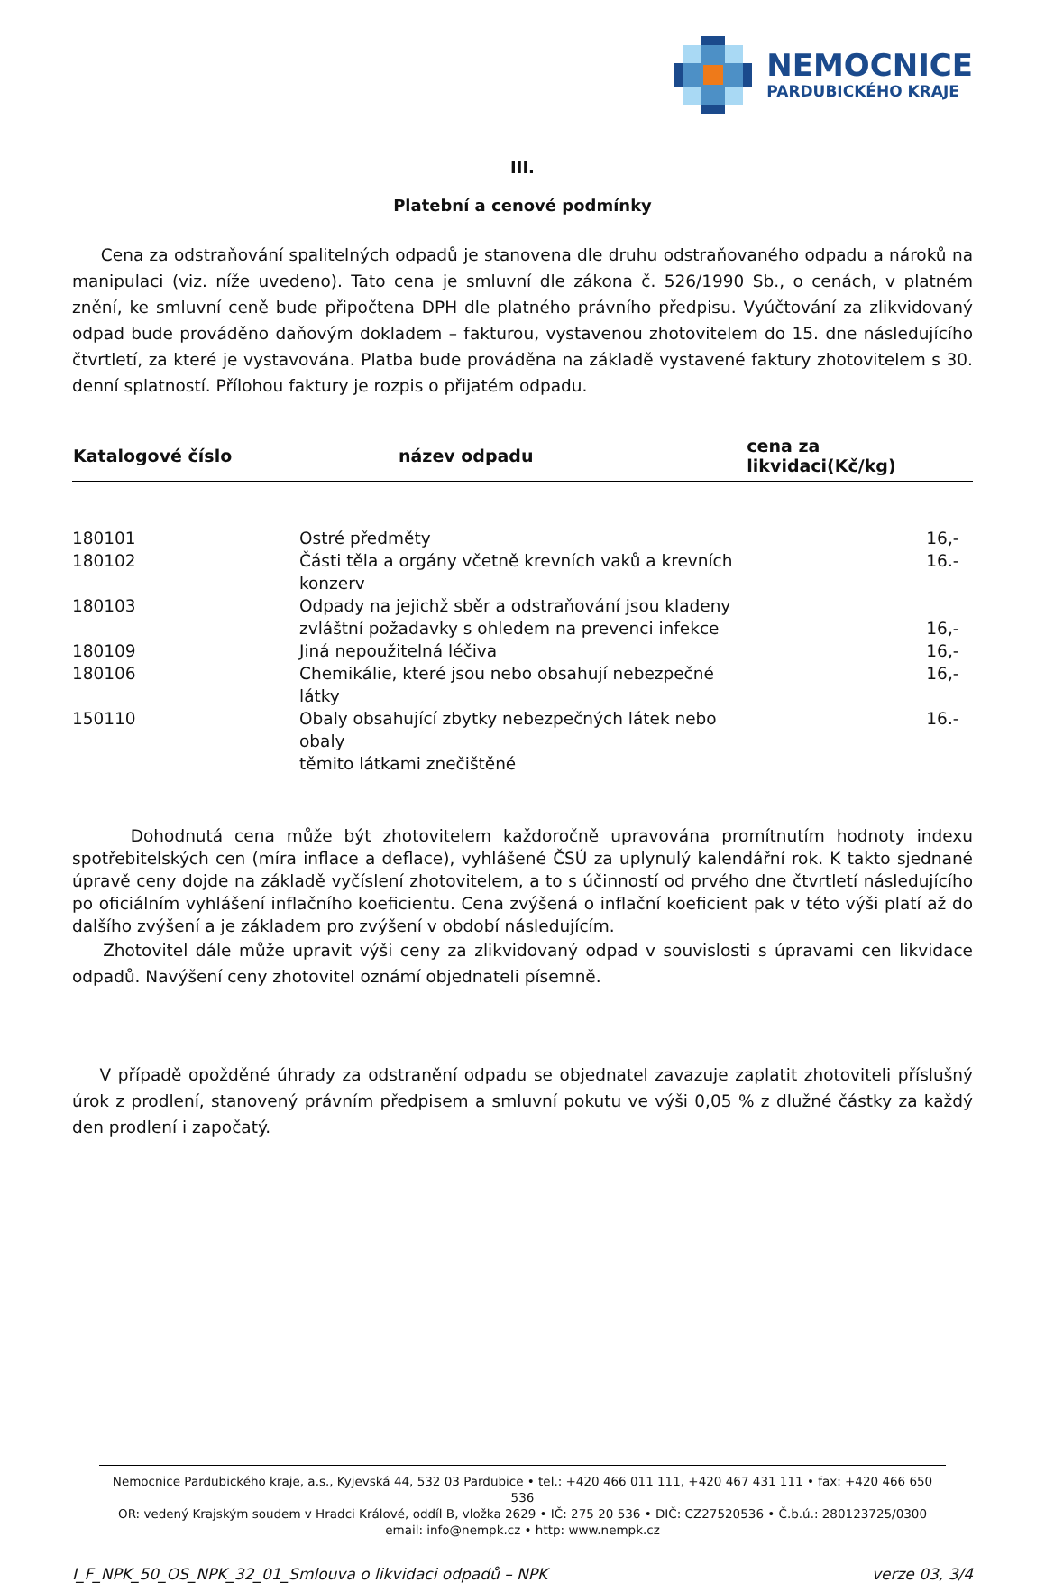NEMOCNICE
PARDUBICKÉHO KRAJE
III.
Platební a cenové podmínky
Cena za odstraňování spalitelných odpadů je stanovena dle druhu odstraňovaného odpadu a nároků na manipulaci (viz. níže uvedeno). Tato cena je smluvní dle zákona č. 526/1990 Sb., o cenách, v platném znění, ke smluvní ceně bude připočtena DPH dle platného právního předpisu. Vyúčtování za zlikvidovaný odpad bude prováděno daňovým dokladem – fakturou, vystavenou zhotovitelem do 15. dne následujícího čtvrtletí, za které je vystavována. Platba bude prováděna na základě vystavené faktury zhotovitelem s 30. denní splatností. Přílohou faktury je rozpis o přijatém odpadu.
| Katalogové číslo | název odpadu | cena za likvidaci(Kč/kg) |
| --- | --- | --- |
| 180101 | Ostré předměty | 16,- |
| 180102 | Části těla a orgány včetně krevních vaků a krevních konzerv | 16.- |
| 180103 | Odpady na jejichž sběr a odstraňování jsou kladeny zvláštní požadavky s ohledem na prevenci infekce | 16,- |
| 180109 | Jiná nepoužitelná léčiva | 16,- |
| 180106 | Chemikálie, které jsou nebo obsahují nebezpečné látky | 16,- |
| 150110 | Obaly obsahující zbytky nebezpečných látek nebo obaly těmito látkami znečištěné | 16.- |
Dohodnutá cena může být zhotovitelem každoročně upravována promítnutím hodnoty indexu spotřebitelských cen (míra inflace a deflace), vyhlášené ČSÚ za uplynulý kalendářní rok. K takto sjednané úpravě ceny dojde na základě vyčíslení zhotovitelem, a to s účinností od prvého dne čtvrtletí následujícího po oficiálním vyhlášení inflačního koeficientu. Cena zvýšená o inflační koeficient pak v této výši platí až do dalšího zvýšení a je základem pro zvýšení v období následujícím.
Zhotovitel dále může upravit výši ceny za zlikvidovaný odpad v souvislosti s úpravami cen likvidace odpadů. Navýšení ceny zhotovitel oznámí objednateli písemně.
V případě opožděné úhrady za odstranění odpadu se objednatel zavazuje zaplatit zhotoviteli příslušný úrok z prodlení, stanovený právním předpisem a smluvní pokutu ve výši 0,05 % z dlužné částky za každý den prodlení i započatý.
Nemocnice Pardubického kraje, a.s., Kyjevská 44, 532 03 Pardubice • tel.: +420 466 011 111, +420 467 431 111 • fax: +420 466 650 536
OR: vedený Krajským soudem v Hradci Králové, oddíl B, vložka 2629 • IČ: 275 20 536 • DIČ: CZ27520536 • Č.b.ú.: 280123725/0300
email: info@nempk.cz • http: www.nempk.cz
I_F_NPK_50_OS_NPK_32_01_Smlouva o likvidaci odpadů – NPK verze 03, 3/4